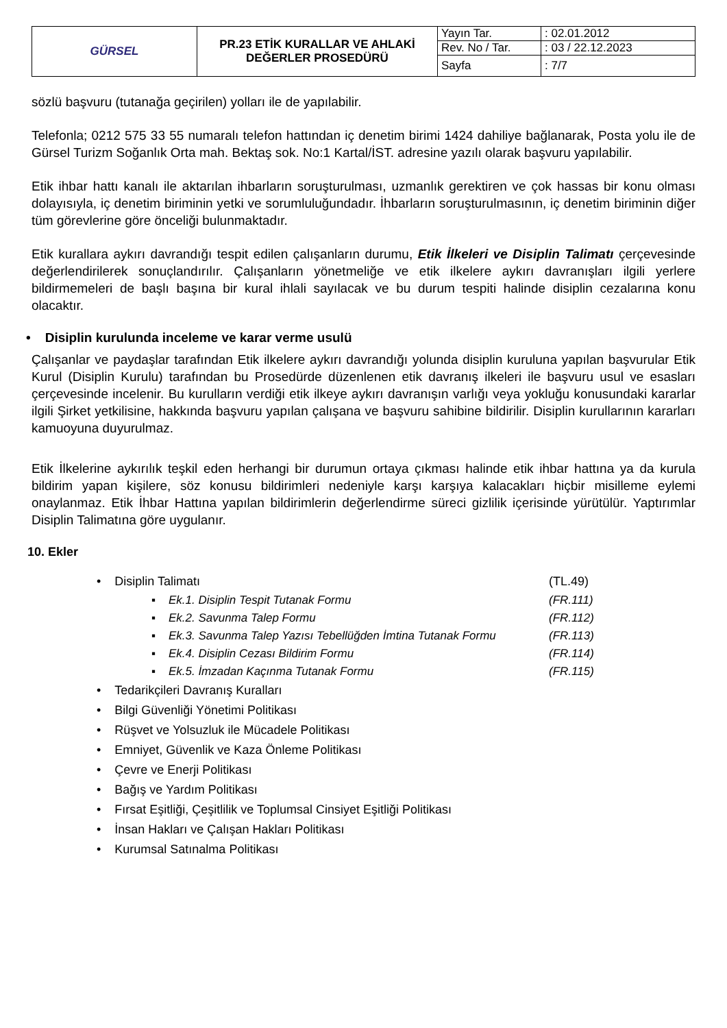| GÜRSEL | PR.23 ETİK KURALLAR VE AHLAKİ DEĞERLER PROSEDÜRÜ | Yayın Tar. | : 02.01.2012 |
| | | Rev. No / Tar. | : 03 / 22.12.2023 |
| | | Sayfa | : 7/7 |
sözlü başvuru (tutanağa geçirilen) yolları ile de yapılabilir.
Telefonla; 0212 575 33 55 numaralı telefon hattından iç denetim birimi 1424 dahiliye bağlanarak, Posta yolu ile de Gürsel Turizm Soğanlık Orta mah. Bektaş sok. No:1 Kartal/İST. adresine yazılı olarak başvuru yapılabilir.
Etik ihbar hattı kanalı ile aktarılan ihbarların soruşturulması, uzmanlık gerektiren ve çok hassas bir konu olması dolayısıyla, iç denetim biriminin yetki ve sorumluluğundadır. İhbarların soruşturulmasının, iç denetim biriminin diğer tüm görevlerine göre önceliği bulunmaktadır.
Etik kurallara aykırı davrandığı tespit edilen çalışanların durumu, Etik İlkeleri ve Disiplin Talimatı çerçevesinde değerlendirilerek sonuçlandırılır. Çalışanların yönetmeliğe ve etik ilkelere aykırı davranışları ilgili yerlere bildirmemeleri de başlı başına bir kural ihlali sayılacak ve bu durum tespiti halinde disiplin cezalarına konu olacaktır.
• Disiplin kurulunda inceleme ve karar verme usulü
Çalışanlar ve paydaşlar tarafından Etik ilkelere aykırı davrandığı yolunda disiplin kuruluna yapılan başvurular Etik Kurul (Disiplin Kurulu) tarafından bu Prosedürde düzenlenen etik davranış ilkeleri ile başvuru usul ve esasları çerçevesinde incelenir. Bu kurulların verdiği etik ilkeye aykırı davranışın varlığı veya yokluğu konusundaki kararlar ilgili Şirket yetkilisine, hakkında başvuru yapılan çalışana ve başvuru sahibine bildirilir. Disiplin kurullarının kararları kamuoyuna duyurulmaz.
Etik İlkelerine aykırılık teşkil eden herhangi bir durumun ortaya çıkması halinde etik ihbar hattına ya da kurula bildirim yapan kişilere, söz konusu bildirimleri nedeniyle karşı karşıya kalacakları hiçbir misilleme eylemi onaylanmaz. Etik İhbar Hattına yapılan bildirimlerin değerlendirme süreci gizlilik içerisinde yürütülür. Yaptırımlar Disiplin Talimatına göre uygulanır.
10. Ekler
• Disiplin Talimatı (TL.49)
▪ Ek.1. Disiplin Tespit Tutanak Formu (FR.111)
▪ Ek.2. Savunma Talep Formu (FR.112)
▪ Ek.3. Savunma Talep Yazısı Tebellüğden İmtina Tutanak Formu (FR.113)
▪ Ek.4. Disiplin Cezası Bildirim Formu (FR.114)
▪ Ek.5. İmzadan Kaçınma Tutanak Formu (FR.115)
• Tedarikçileri Davranış Kuralları
• Bilgi Güvenliği Yönetimi Politikası
• Rüşvet ve Yolsuzluk ile Mücadele Politikası
• Emniyet, Güvenlik ve Kaza Önleme Politikası
• Çevre ve Enerji Politikası
• Bağış ve Yardım Politikası
• Fırsat Eşitliği, Çeşitlilik ve Toplumsal Cinsiyet Eşitliği Politikası
• İnsan Hakları ve Çalışan Hakları Politikası
• Kurumsal Satınalma Politikası